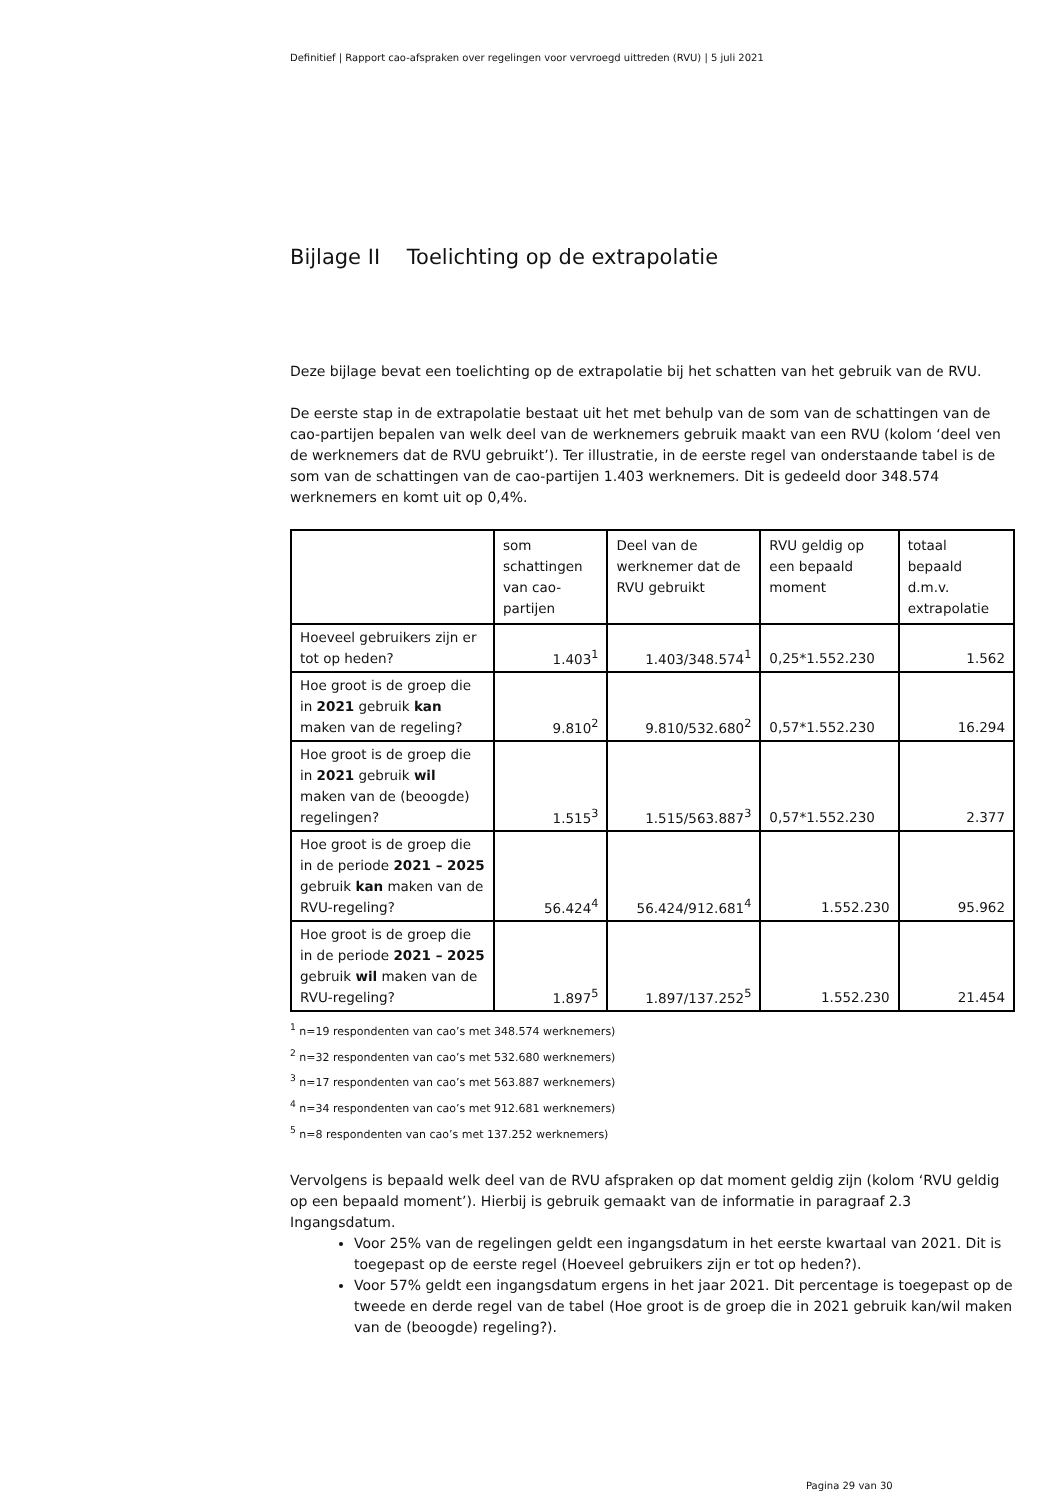Definitief | Rapport cao-afspraken over regelingen voor vervroegd uittreden (RVU) | 5 juli 2021
Bijlage II Toelichting op de extrapolatie
Deze bijlage bevat een toelichting op de extrapolatie bij het schatten van het gebruik van de RVU.
De eerste stap in de extrapolatie bestaat uit het met behulp van de som van de schattingen van de cao-partijen bepalen van welk deel van de werknemers gebruik maakt van een RVU (kolom ‘deel ven de werknemers dat de RVU gebruikt’). Ter illustratie, in de eerste regel van onderstaande tabel is de som van de schattingen van de cao-partijen 1.403 werknemers. Dit is gedeeld door 348.574 werknemers en komt uit op 0,4%.
| | som schattingen van cao-partijen | Deel van de werknemer dat de RVU gebruikt | RVU geldig op een bepaald moment | totaal bepaald d.m.v. extrapolatie |
| --- | --- | --- | --- | --- |
| Hoeveel gebruikers zijn er tot op heden? | 1.403<sup>1</sup> | 1.403/348.574<sup>1</sup> | 0,25*1.552.230 | 1.562 |
| Hoe groot is de groep die in 2021 gebruik kan maken van de regeling? | 9.810<sup>2</sup> | 9.810/532.680<sup>2</sup> | 0,57*1.552.230 | 16.294 |
| Hoe groot is de groep die in 2021 gebruik wil maken van de (beoogde) regelingen? | 1.515<sup>3</sup> | 1.515/563.887<sup>3</sup> | 0,57*1.552.230 | 2.377 |
| Hoe groot is de groep die in de periode 2021 – 2025 gebruik kan maken van de RVU-regeling? | 56.424<sup>4</sup> | 56.424/912.681<sup>4</sup> | 1.552.230 | 95.962 |
| Hoe groot is de groep die in de periode 2021 – 2025 gebruik wil maken van de RVU-regeling? | 1.897<sup>5</sup> | 1.897/137.252<sup>5</sup> | 1.552.230 | 21.454 |
<sup>1</sup> n=19 respondenten van cao’s met 348.574 werknemers)
<sup>2</sup> n=32 respondenten van cao’s met 532.680 werknemers)
<sup>3</sup> n=17 respondenten van cao’s met 563.887 werknemers)
<sup>4</sup> n=34 respondenten van cao’s met 912.681 werknemers)
<sup>5</sup> n=8 respondenten van cao’s met 137.252 werknemers)
Vervolgens is bepaald welk deel van de RVU afspraken op dat moment geldig zijn (kolom ‘RVU geldig op een bepaald moment’). Hierbij is gebruik gemaakt van de informatie in paragraaf 2.3 Ingangsdatum.
Voor 25% van de regelingen geldt een ingangsdatum in het eerste kwartaal van 2021. Dit is toegepast op de eerste regel (Hoeveel gebruikers zijn er tot op heden?).
Voor 57% geldt een ingangsdatum ergens in het jaar 2021. Dit percentage is toegepast op de tweede en derde regel van de tabel (Hoe groot is de groep die in 2021 gebruik kan/wil maken van de (beoogde) regeling?).
Pagina 29 van 30